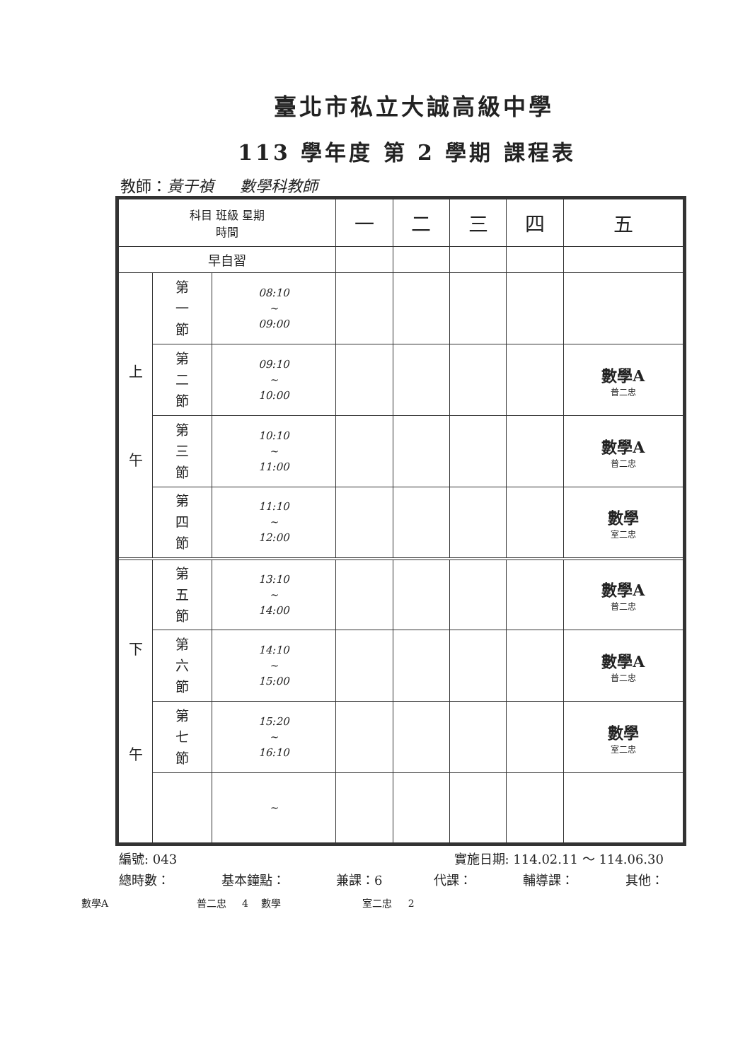臺北市私立大誠高級中學
113 學年度 第 2 學期 課程表
教師：黃于禎 數學科教師
| 科目 班級 星期 時間 | | | 一 | 二 | 三 | 四 | 五 |
| --- | --- | --- | --- | --- | --- | --- | --- |
| 早自習 | | | | | | | |
| 上 午 | 第 一 節 | 08:10 ~ 09:00 | | | | | |
| | 第 二 節 | 09:10 ~ 10:00 | | | | | 數學A 普二忠 |
| | 第 三 節 | 10:10 ~ 11:00 | | | | | 數學A 普二忠 |
| | 第 四 節 | 11:10 ~ 12:00 | | | | | 數學 室二忠 |
| 下 午 | 第 五 節 | 13:10 ~ 14:00 | | | | | 數學A 普二忠 |
| | 第 六 節 | 14:10 ~ 15:00 | | | | | 數學A 普二忠 |
| | 第 七 節 | 15:20 ~ 16:10 | | | | | 數學 室二忠 |
| | | ~ | | | | | |
編號: 043 實施日期: 114.02.11 ～ 114.06.30
總時數： 基本鐘點： 兼課：6 代課： 輔導課： 其他：
數學A 普二忠 4 數學 室二忠 2